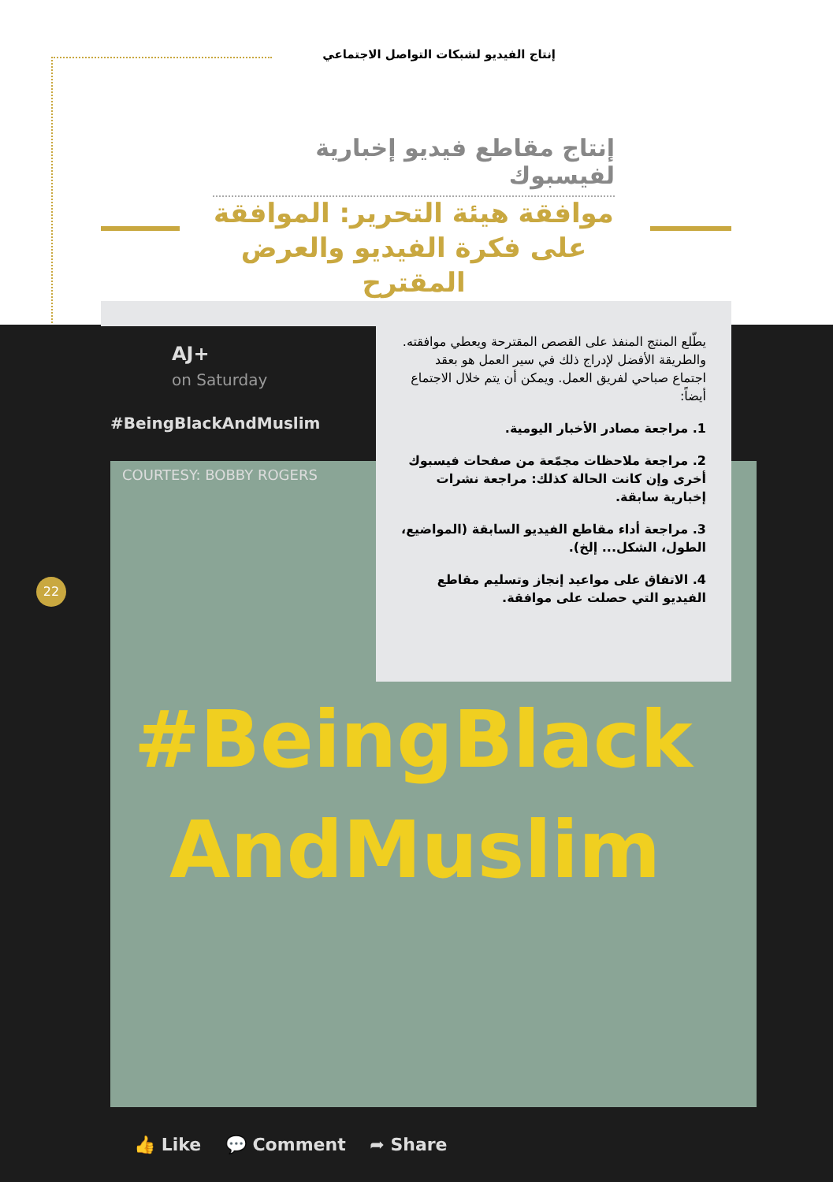إنتاج الفيديو لشبكات التواصل الاجتماعي
إنتاج مقاطع فيديو إخبارية لفيسبوك
موافقة هيئة التحرير: الموافقة
على فكرة الفيديو والعرض المقترح
AJ+
on Saturday
#BeingBlackAndMuslim
COURTESY: BOBBY ROGERS
#BeingBlack
AndMuslim
👍 Like 💬 Comment ➦ Share
يطّلع المنتج المنفذ على القصص المقترحة ويعطي موافقته. والطريقة الأفضل لإدراج ذلك في سير العمل هو بعقد اجتماع صباحي لفريق العمل. ويمكن أن يتم خلال الاجتماع أيضاً:
1. مراجعة مصادر الأخبار اليومية.
2. مراجعة ملاحظات مجمّعة من صفحات فيسبوك أخرى وإن كانت الحالة كذلك: مراجعة نشرات إخبارية سابقة.
3. مراجعة أداء مقاطع الفيديو السابقة (المواضيع، الطول، الشكل... إلخ).
4. الاتفاق على مواعيد إنجاز وتسليم مقاطع الفيديو التي حصلت على موافقة.
22